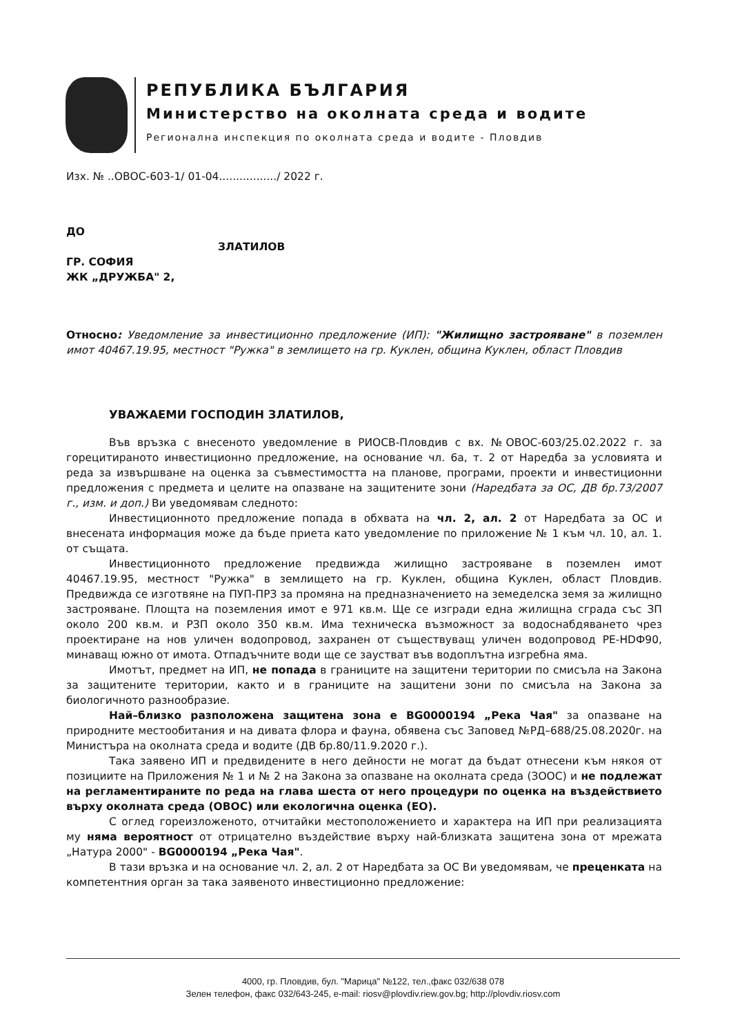РЕПУБЛИКА БЪЛГАРИЯ
Министерство на околната среда и водите
Регионална инспекция по околната среда и водите - Пловдив
Изх. № ..ОВОС-603-1/ 01-04................./ 2022 г.
ДО
ЗЛАТИЛОВ
ГР. СОФИЯ
ЖК „ДРУЖБА" 2,
Относно: Уведомление за инвестиционно предложение (ИП): "Жилищно застрояване" в поземлен имот 40467.19.95, местност "Ружка" в землището на гр. Куклен, община Куклен, област Пловдив
УВАЖАЕМИ ГОСПОДИН ЗЛАТИЛОВ,
Във връзка с внесеното уведомление в РИОСВ-Пловдив с вх. №ОВОС-603/25.02.2022 г. за горецитираното инвестиционно предложение, на основание чл. 6а, т. 2 от Наредба за условията и реда за извършване на оценка за съвместимостта на планове, програми, проекти и инвестиционни предложения с предмета и целите на опазване на защитените зони (Наредбата за ОС, ДВ бр.73/2007 г., изм. и доп.) Ви уведомявам следното:
Инвестиционното предложение попада в обхвата на чл. 2, ал. 2 от Наредбата за ОС и внесената информация може да бъде приета като уведомление по приложение № 1 към чл. 10, ал. 1. от същата.
Инвестиционното предложение предвижда жилищно застрояване в поземлен имот 40467.19.95, местност "Ружка" в землището на гр. Куклен, община Куклен, област Пловдив. Предвижда се изготвяне на ПУП-ПРЗ за промяна на предназначението на земеделска земя за жилищно застрояване. Площта на поземления имот е 971 кв.м. Ще се изгради една жилищна сграда със ЗП около 200 кв.м. и РЗП около 350 кв.м. Има техническа възможност за водоснабдяването чрез проектиране на нов уличен водопровод, захранен от съществуващ уличен водопровод PE-HDФ90, минаващ южно от имота. Отпадъчните води ще се заустват във водоплътна изгребна яма.
Имотът, предмет на ИП, не попада в границите на защитени територии по смисъла на Закона за защитените територии, както и в границите на защитени зони по смисъла на Закона за биологичното разнообразие.
Най–близко разположена защитена зона е BG0000194 „Река Чая" за опазване на природните местообитания и на дивата флора и фауна, обявена със Заповед №РД–688/25.08.2020г. на Министъра на околната среда и водите (ДВ бр.80/11.9.2020 г.).
Така заявено ИП и предвидените в него дейности не могат да бъдат отнесени към някоя от позициите на Приложения № 1 и № 2 на Закона за опазване на околната среда (ЗООС) и не подлежат на регламентираните по реда на глава шеста от него процедури по оценка на въздействието върху околната среда (ОВОС) или екологична оценка (ЕО).
С оглед гореизложеното, отчитайки местоположението и характера на ИП при реализацията му няма вероятност от отрицателно въздействие върху най-близката защитена зона от мрежата „Натура 2000" - BG0000194 „Река Чая".
В тази връзка и на основание чл. 2, ал. 2 от Наредбата за ОС Ви уведомявам, че преценката на компетентния орган за така заявеното инвестиционно предложение:
4000, гр. Пловдив, бул. "Марица" №122, тел.,факс 032/638 078
Зелен телефон, факс 032/643-245, e-mail: riosv@plovdiv.riew.gov.bg; http://plovdiv.riosv.com